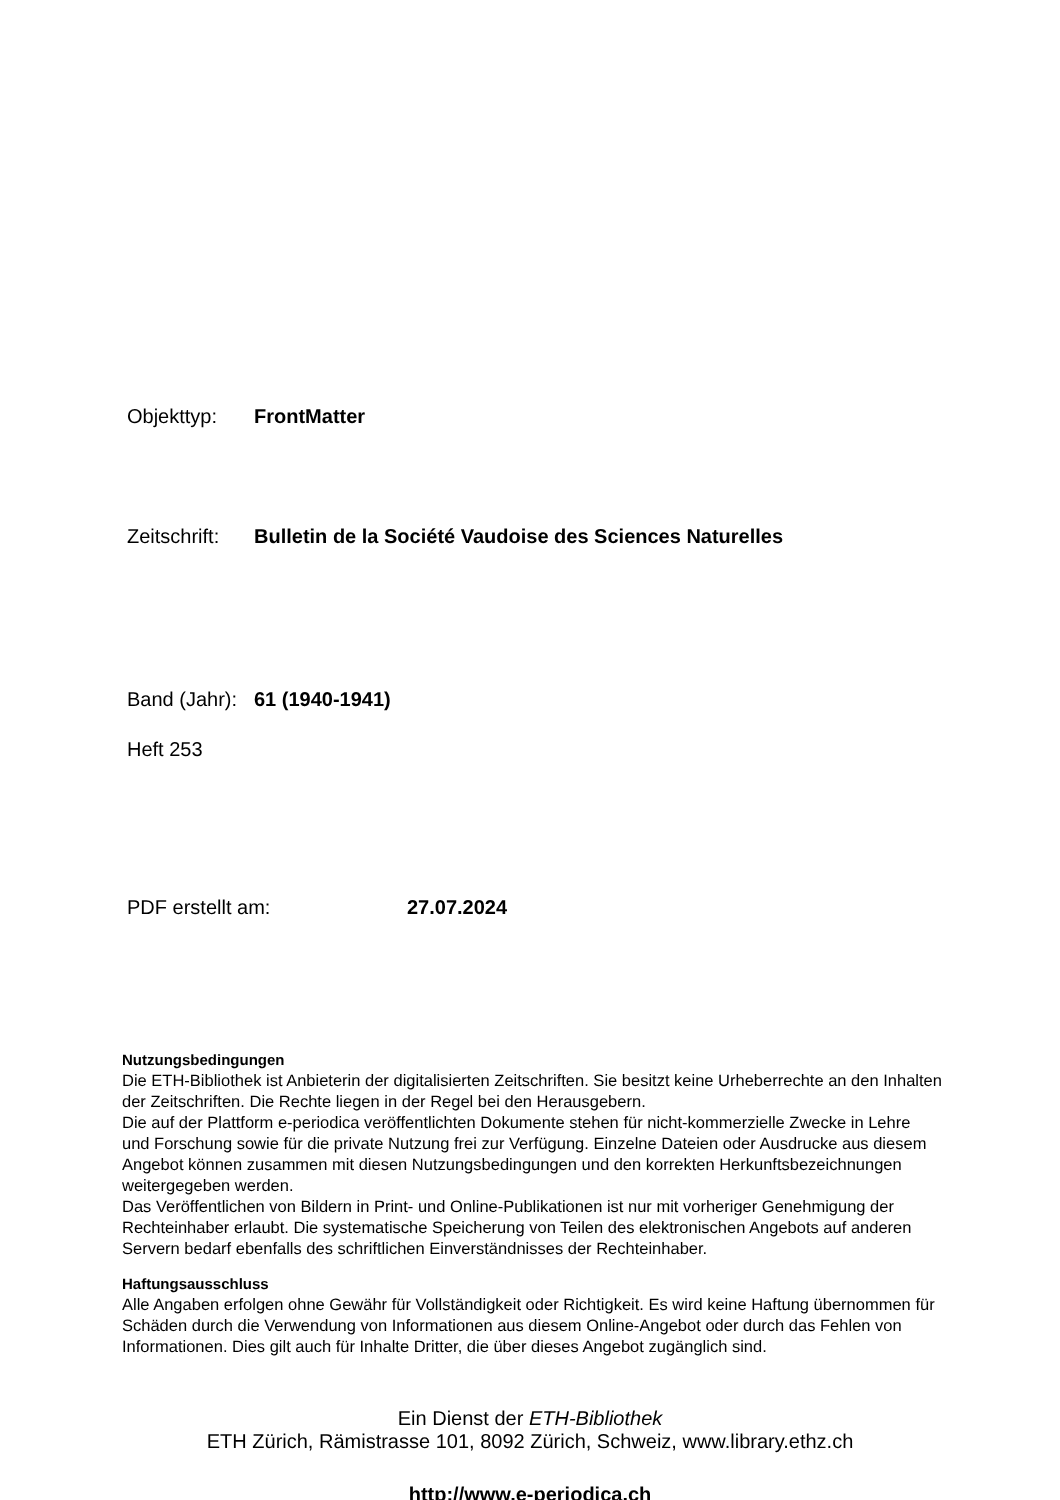Objekttyp: FrontMatter
Zeitschrift: Bulletin de la Société Vaudoise des Sciences Naturelles
Band (Jahr): 61 (1940-1941)
Heft 253
PDF erstellt am: 27.07.2024
Nutzungsbedingungen
Die ETH-Bibliothek ist Anbieterin der digitalisierten Zeitschriften. Sie besitzt keine Urheberrechte an den Inhalten der Zeitschriften. Die Rechte liegen in der Regel bei den Herausgebern.
Die auf der Plattform e-periodica veröffentlichten Dokumente stehen für nicht-kommerzielle Zwecke in Lehre und Forschung sowie für die private Nutzung frei zur Verfügung. Einzelne Dateien oder Ausdrucke aus diesem Angebot können zusammen mit diesen Nutzungsbedingungen und den korrekten Herkunftsbezeichnungen weitergegeben werden.
Das Veröffentlichen von Bildern in Print- und Online-Publikationen ist nur mit vorheriger Genehmigung der Rechteinhaber erlaubt. Die systematische Speicherung von Teilen des elektronischen Angebots auf anderen Servern bedarf ebenfalls des schriftlichen Einverständnisses der Rechteinhaber.
Haftungsausschluss
Alle Angaben erfolgen ohne Gewähr für Vollständigkeit oder Richtigkeit. Es wird keine Haftung übernommen für Schäden durch die Verwendung von Informationen aus diesem Online-Angebot oder durch das Fehlen von Informationen. Dies gilt auch für Inhalte Dritter, die über dieses Angebot zugänglich sind.
Ein Dienst der ETH-Bibliothek
ETH Zürich, Rämistrasse 101, 8092 Zürich, Schweiz, www.library.ethz.ch
http://www.e-periodica.ch